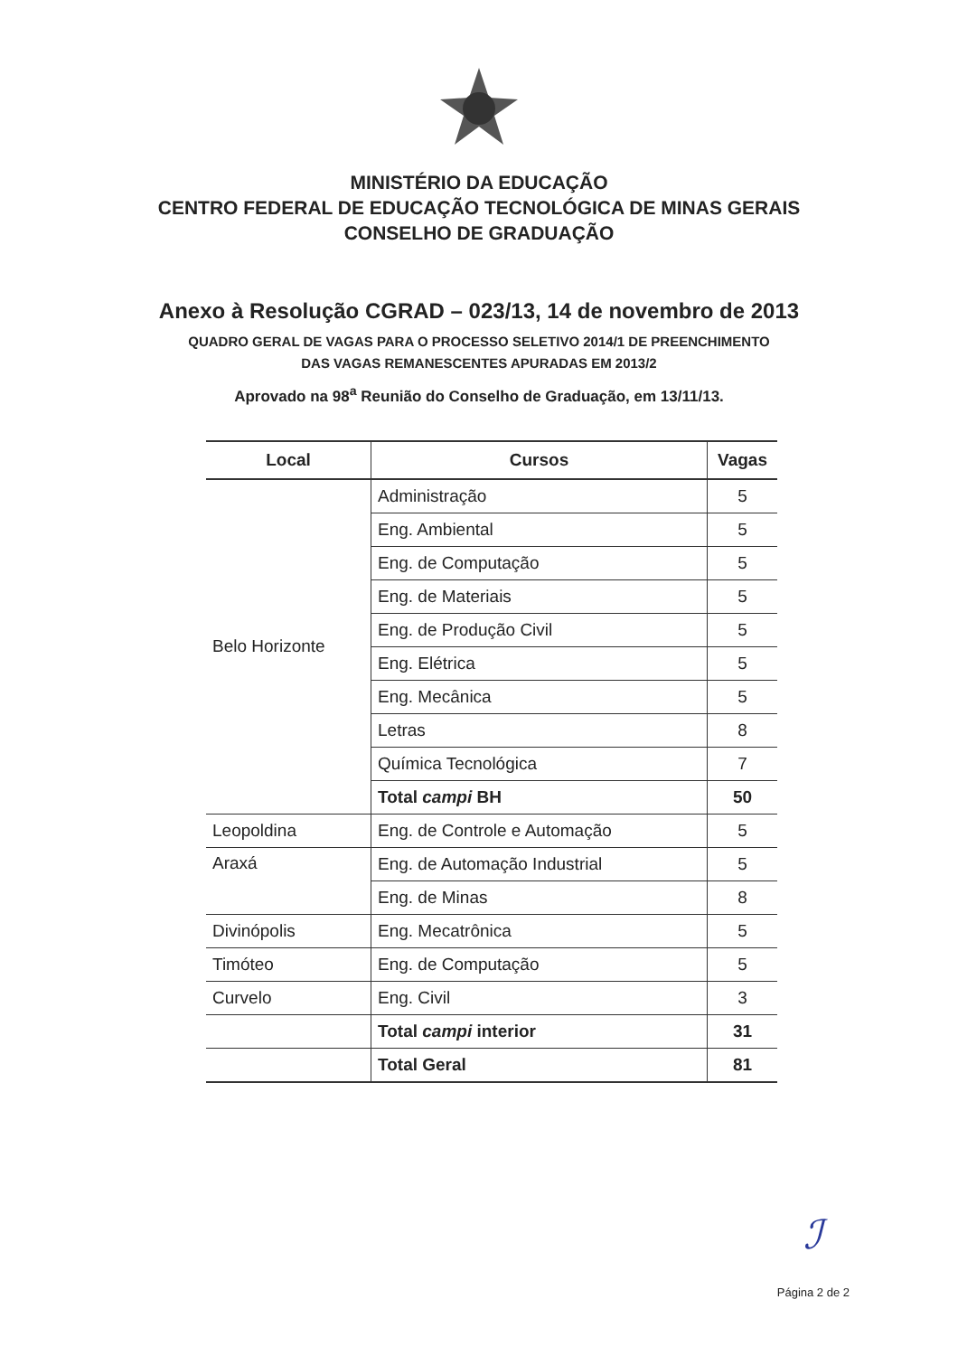MINISTÉRIO DA EDUCAÇÃO
CENTRO FEDERAL DE EDUCAÇÃO TECNOLÓGICA DE MINAS GERAIS
CONSELHO DE GRADUAÇÃO
Anexo à Resolução CGRAD – 023/13, 14 de novembro de 2013
QUADRO GERAL DE VAGAS PARA O PROCESSO SELETIVO 2014/1 DE PREENCHIMENTO
DAS VAGAS REMANESCENTES APURADAS EM 2013/2
Aprovado na 98<sup>a</sup> Reunião do Conselho de Graduação, em 13/11/13.
| Local | Cursos | Vagas |
| --- | --- | --- |
| Belo Horizonte | Administração | 5 |
| | Eng. Ambiental | 5 |
| | Eng. de Computação | 5 |
| | Eng. de Materiais | 5 |
| | Eng. de Produção Civil | 5 |
| | Eng. Elétrica | 5 |
| | Eng. Mecânica | 5 |
| | Letras | 8 |
| | Química Tecnológica | 7 |
| | Total campi BH | 50 |
| Leopoldina | Eng. de Controle e Automação | 5 |
| Araxá | Eng. de Automação Industrial | 5 |
| | Eng. de Minas | 8 |
| Divinópolis | Eng. Mecatrônica | 5 |
| Timóteo | Eng. de Computação | 5 |
| Curvelo | Eng. Civil | 3 |
| | Total campi interior | 31 |
| | Total Geral | 81 |
ℐ
Página 2 de 2